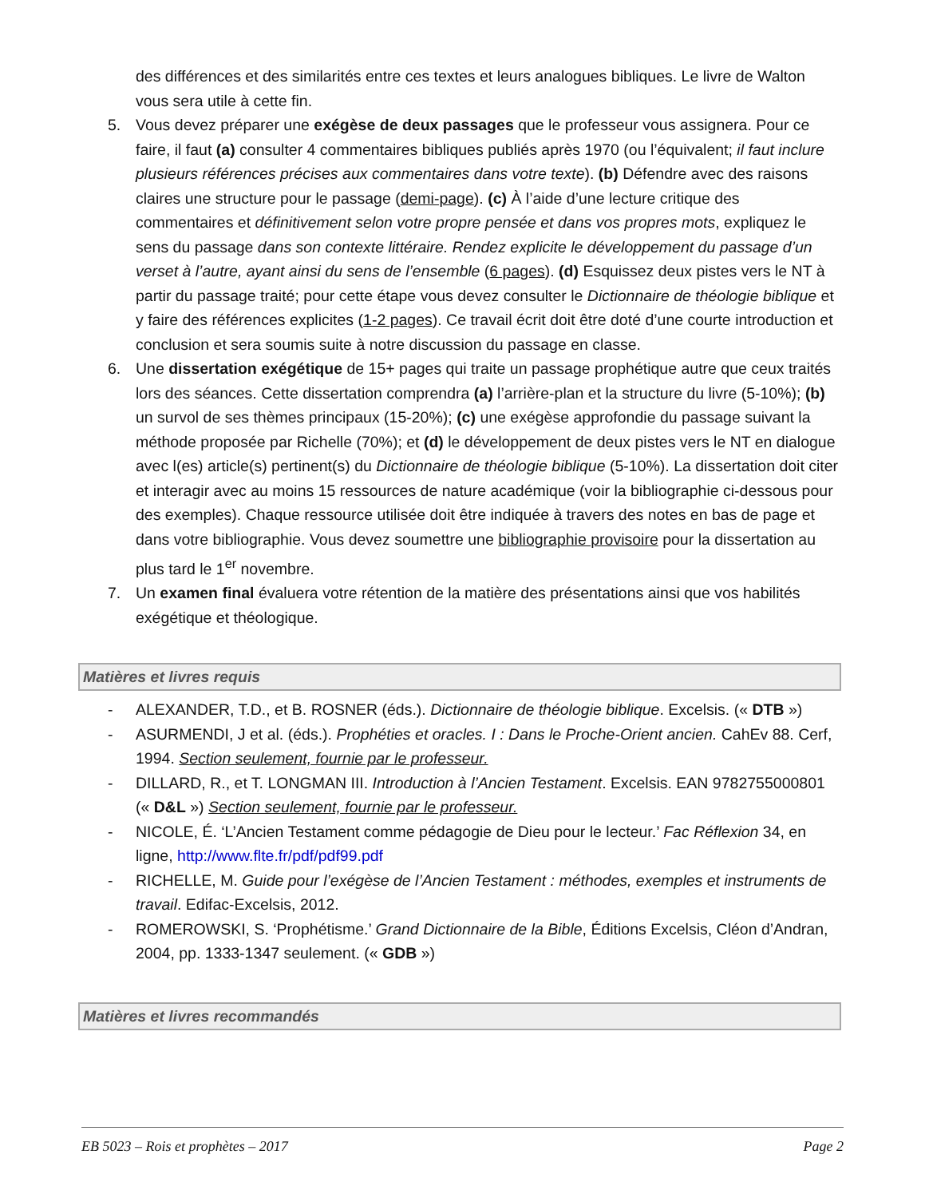des différences et des similarités entre ces textes et leurs analogues bibliques. Le livre de Walton vous sera utile à cette fin.
5. Vous devez préparer une exégèse de deux passages que le professeur vous assignera. Pour ce faire, il faut (a) consulter 4 commentaires bibliques publiés après 1970 (ou l’équivalent; il faut inclure plusieurs références précises aux commentaires dans votre texte). (b) Défendre avec des raisons claires une structure pour le passage (demi-page). (c) À l’aide d’une lecture critique des commentaires et définitivement selon votre propre pensée et dans vos propres mots, expliquez le sens du passage dans son contexte littéraire. Rendez explicite le développement du passage d’un verset à l’autre, ayant ainsi du sens de l’ensemble (6 pages). (d) Esquissez deux pistes vers le NT à partir du passage traité; pour cette étape vous devez consulter le Dictionnaire de théologie biblique et y faire des références explicites (1-2 pages). Ce travail écrit doit être doté d’une courte introduction et conclusion et sera soumis suite à notre discussion du passage en classe.
6. Une dissertation exégétique de 15+ pages qui traite un passage prophétique autre que ceux traités lors des séances. Cette dissertation comprendra (a) l’arrière-plan et la structure du livre (5-10%); (b) un survol de ses thèmes principaux (15-20%); (c) une exégèse approfondie du passage suivant la méthode proposée par Richelle (70%); et (d) le développement de deux pistes vers le NT en dialogue avec l(es) article(s) pertinent(s) du Dictionnaire de théologie biblique (5-10%). La dissertation doit citer et interagir avec au moins 15 ressources de nature académique (voir la bibliographie ci-dessous pour des exemples). Chaque ressource utilisée doit être indiquée à travers des notes en bas de page et dans votre bibliographie. Vous devez soumettre une bibliographie provisoire pour la dissertation au plus tard le 1<sup>er</sup> novembre.
7. Un examen final évaluera votre rétention de la matière des présentations ainsi que vos habilités exégétique et théologique.
Matières et livres requis
- ALEXANDER, T.D., et B. ROSNER (éds.). Dictionnaire de théologie biblique. Excelsis. (« DTB »)
- ASURMENDI, J et al. (éds.). Prophéties et oracles. I : Dans le Proche-Orient ancien. CahEv 88. Cerf, 1994. Section seulement, fournie par le professeur.
- DILLARD, R., et T. LONGMAN III. Introduction à l’Ancien Testament. Excelsis. EAN 9782755000801 (« D&L ») Section seulement, fournie par le professeur.
- NICOLE, É. ‘L’Ancien Testament comme pédagogie de Dieu pour le lecteur.’ Fac Réflexion 34, en ligne, http://www.flte.fr/pdf/pdf99.pdf
- RICHELLE, M. Guide pour l’exégèse de l’Ancien Testament : méthodes, exemples et instruments de travail. Edifac-Excelsis, 2012.
- ROMEROWSKI, S. ‘Prophétisme.’ Grand Dictionnaire de la Bible, Éditions Excelsis, Cléon d’Andran, 2004, pp. 1333-1347 seulement. (« GDB »)
Matières et livres recommandés
EB 5023 – Rois et prophètes – 2017 Page 2